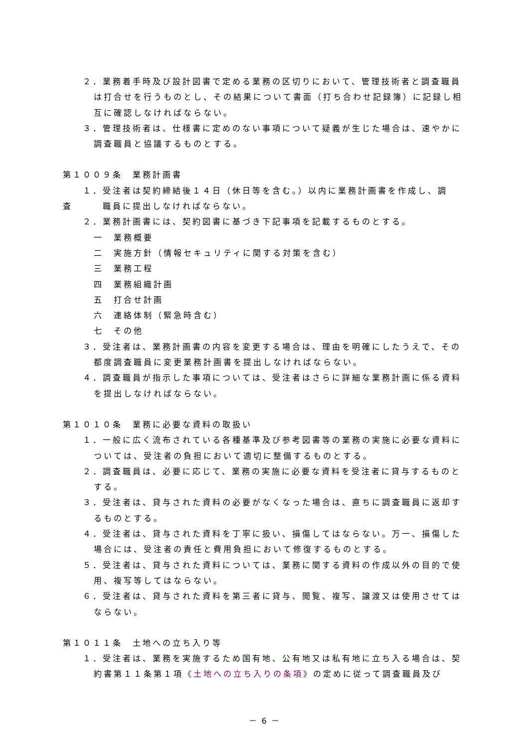２．業務着手時及び設計図書で定める業務の区切りにおいて、管理技術者と調査職員は打合せを行うものとし、その結果について書面（打ち合わせ記録簿）に記録し相互に確認しなければならない。
３．管理技術者は、仕様書に定めのない事項について疑義が生じた場合は、速やかに調査職員と協議するものとする。
第１００９条　業務計画書
１．受注者は契約締結後１４日（休日等を含む。）以内に業務計画書を作成し、調
査　　　職員に提出しなければならない。
２．業務計画書には、契約図書に基づき下記事項を記載するものとする。
一　業務概要
二　実施方針（情報セキュリティに関する対策を含む）
三　業務工程
四　業務組織計画
五　打合せ計画
六　連絡体制（緊急時含む）
七　その他
３．受注者は、業務計画書の内容を変更する場合は、理由を明確にしたうえで、その都度調査職員に変更業務計画書を提出しなければならない。
４．調査職員が指示した事項については、受注者はさらに詳細な業務計画に係る資料を提出しなければならない。
第１０１０条　業務に必要な資料の取扱い
１．一般に広く流布されている各種基準及び参考図書等の業務の実施に必要な資料については、受注者の負担において適切に整備するものとする。
２．調査職員は、必要に応じて、業務の実施に必要な資料を受注者に貸与するものとする。
３．受注者は、貸与された資料の必要がなくなった場合は、直ちに調査職員に返却するものとする。
４．受注者は、貸与された資料を丁寧に扱い、損傷してはならない。万一、損傷した場合には、受注者の責任と費用負担において修復するものとする。
５．受注者は、貸与された資料については、業務に関する資料の作成以外の目的で使用、複写等してはならない。
６．受注者は、貸与された資料を第三者に貸与、閲覧、複写、譲渡又は使用させてはならない。
第１０１１条　土地への立ち入り等
１．受注者は、業務を実施するため国有地、公有地又は私有地に立ち入る場合は、契約書第１１条第１項《土地への立ち入りの条項》の定めに従って調査職員及び
－ 6 －